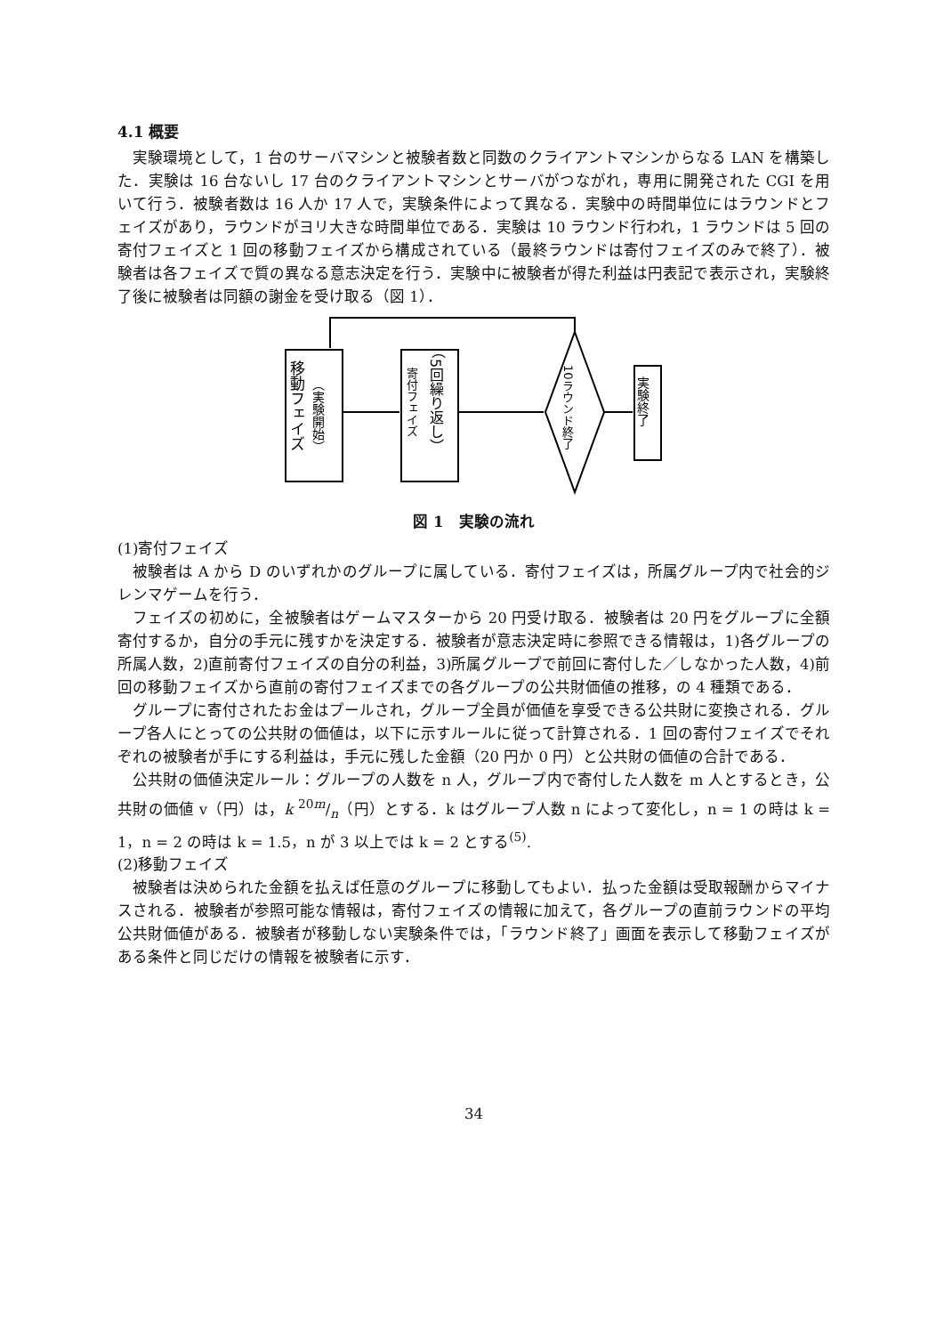4.1 概要
実験環境として，1 台のサーバマシンと被験者数と同数のクライアントマシンからなる LAN を構築した．実験は 16 台ないし 17 台のクライアントマシンとサーバがつながれ，専用に開発された CGI を用いて行う．被験者数は 16 人か 17 人で，実験条件によって異なる．実験中の時間単位にはラウンドとフェイズがあり，ラウンドがヨリ大きな時間単位である．実験は 10 ラウンド行われ，1 ラウンドは 5 回の寄付フェイズと 1 回の移動フェイズから構成されている（最終ラウンドは寄付フェイズのみで終了）．被験者は各フェイズで質の異なる意志決定を行う．実験中に被験者が得た利益は円表記で表示され，実験終了後に被験者は同額の謝金を受け取る（図 1）．
移動フェイズ
（実験開始）
寄付フェイズ
（5回繰り返し）
10ラウンド終了
実験終了
図 1　実験の流れ
(1)寄付フェイズ
被験者は A から D のいずれかのグループに属している．寄付フェイズは，所属グループ内で社会的ジレンマゲームを行う．
フェイズの初めに，全被験者はゲームマスターから 20 円受け取る．被験者は 20 円をグループに全額寄付するか，自分の手元に残すかを決定する．被験者が意志決定時に参照できる情報は，1)各グループの所属人数，2)直前寄付フェイズの自分の利益，3)所属グループで前回に寄付した／しなかった人数，4)前回の移動フェイズから直前の寄付フェイズまでの各グループの公共財価値の推移，の 4 種類である．
グループに寄付されたお金はプールされ，グループ全員が価値を享受できる公共財に変換される．グループ各人にとっての公共財の価値は，以下に示すルールに従って計算される．1 回の寄付フェイズでそれぞれの被験者が手にする利益は，手元に残した金額（20 円か 0 円）と公共財の価値の合計である．
公共財の価値決定ルール：グループの人数を n 人，グループ内で寄付した人数を m 人とするとき，公共財の価値 v（円）は，k 20m/n（円）とする．k はグループ人数 n によって変化し，n = 1 の時は k = 1，n = 2 の時は k = 1.5，n が 3 以上では k = 2 とする<sup>(5)</sup>.
(2)移動フェイズ
被験者は決められた金額を払えば任意のグループに移動してもよい．払った金額は受取報酬からマイナスされる．被験者が参照可能な情報は，寄付フェイズの情報に加えて，各グループの直前ラウンドの平均公共財価値がある．被験者が移動しない実験条件では，「ラウンド終了」画面を表示して移動フェイズがある条件と同じだけの情報を被験者に示す．
34